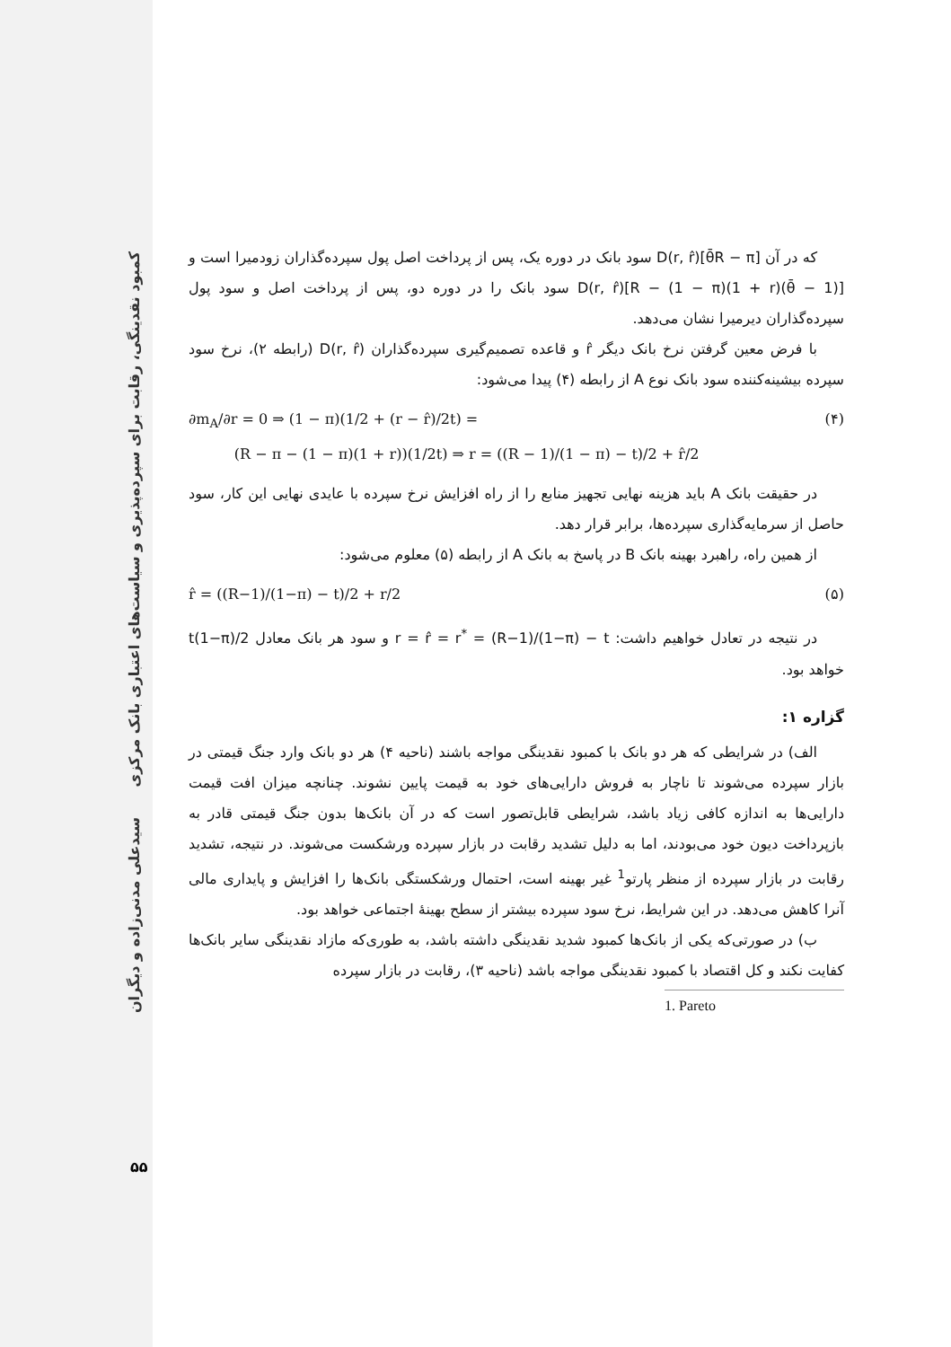کمبود نقدینگی، رقابت برای سپرده‌پذیری و سیاست‌های اعتباری بانک مرکزی سیدعلی مدنی‌زاده و دیگران
۵۵
که در آن [θ̄R − π]D(r, r̂) سود بانک در دوره یک، پس از پرداخت اصل پول سپرده‌گذاران زودمیرا است و [(1 − θ̄)R − (1 − π)(1 + r)]D(r, r̂) سود بانک را در دوره دو، پس از پرداخت اصل و سود پول سپرده‌گذاران دیرمیرا نشان می‌دهد.
با فرض معین گرفتن نرخ بانک دیگر r̂ و قاعده تصمیم‌گیری سپرده‌گذاران D(r, r̂) (رابطه ۲)، نرخ سود سپرده بیشینه‌کننده سود بانک نوع A از رابطه (۴) پیدا می‌شود:
(۴) ∂m<sub>A</sub>/∂r = 0 ⇒ (1 − π)(1/2 + (r − r̂)/2t) =
(R − π − (1 − π)(1 + r))(1/2t) ⇒ r = ((R − 1)/(1 − π) − t)/2 + r̂/2
در حقیقت بانک A باید هزینه نهایی تجهیز منابع را از راه افزایش نرخ سپرده با عایدی نهایی این کار، سود حاصل از سرمایه‌گذاری سپرده‌ها، برابر قرار دهد.
از همین راه، راهبرد بهینه بانک B در پاسخ به بانک A از رابطه (۵) معلوم می‌شود:
(۵) r̂ = ((R−1)/(1−π) − t)/2 + r/2
در نتیجه در تعادل خواهیم داشت: r = r̂ = r<sup>*</sup> = (R−1)/(1−π) − t و سود هر بانک معادل t(1−π)/2 خواهد بود.
گزاره ۱:
الف) در شرایطی که هر دو بانک با کمبود نقدینگی مواجه باشند (ناحیه ۴) هر دو بانک وارد جنگ قیمتی در بازار سپرده می‌شوند تا ناچار به فروش دارایی‌های خود به قیمت پایین نشوند. چنانچه میزان افت قیمت دارایی‌ها به اندازه کافی زیاد باشد، شرایطی قابل‌تصور است که در آن بانک‌ها بدون جنگ قیمتی قادر به بازپرداخت دیون خود می‌بودند، اما به دلیل تشدید رقابت در بازار سپرده ورشکست می‌شوند. در نتیجه، تشدید رقابت در بازار سپرده از منظر پارتو<sup>1</sup> غیر بهینه است، احتمال ورشکستگی بانک‌ها را افزایش و پایداری مالی آنرا کاهش می‌دهد. در این شرایط، نرخ سود سپرده بیشتر از سطح بهینهٔ اجتماعی خواهد بود.
ب) در صورتی‌که یکی از بانک‌ها کمبود شدید نقدینگی داشته باشد، به طوری‌که مازاد نقدینگی سایر بانک‌ها کفایت نکند و کل اقتصاد با کمبود نقدینگی مواجه باشد (ناحیه ۳)، رقابت در بازار سپرده
1. Pareto